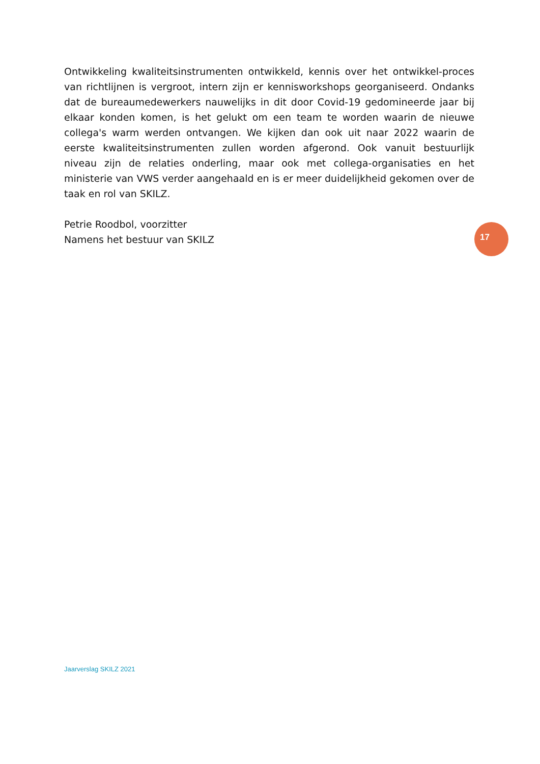Ontwikkeling kwaliteitsinstrumenten ontwikkeld, kennis over het ontwikkel-proces van richtlijnen is vergroot, intern zijn er kennisworkshops georganiseerd. Ondanks dat de bureaumedewerkers nauwelijks in dit door Covid-19 gedomineerde jaar bij elkaar konden komen, is het gelukt om een team te worden waarin de nieuwe collega's warm werden ontvangen. We kijken dan ook uit naar 2022 waarin de eerste kwaliteitsinstrumenten zullen worden afgerond. Ook vanuit bestuurlijk niveau zijn de relaties onderling, maar ook met collega-organisaties en het ministerie van VWS verder aangehaald en is er meer duidelijkheid gekomen over de taak en rol van SKILZ.
Petrie Roodbol, voorzitter
Namens het bestuur van SKILZ
17
Jaarverslag SKILZ 2021